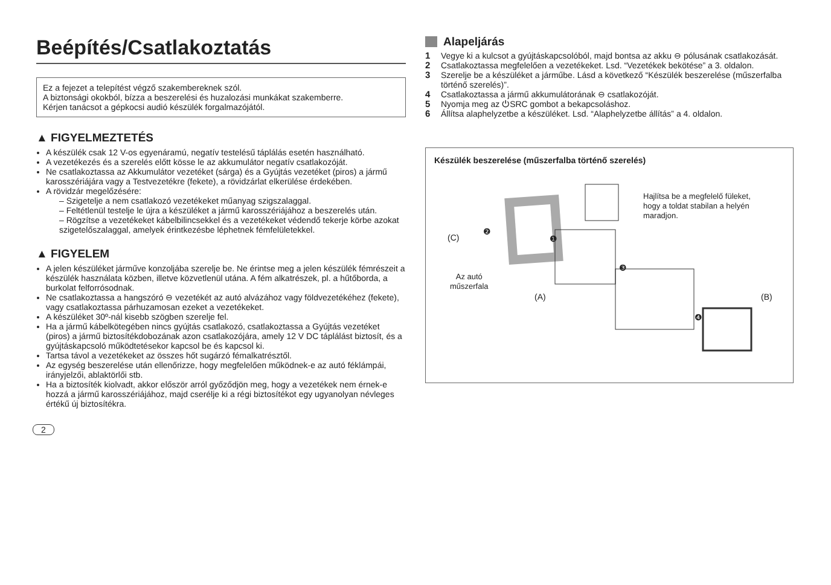Beépítés/Csatlakoztatás
Ez a fejezet a telepítést végző szakembereknek szól.
A biztonsági okokból, bízza a beszerelési és huzalozási munkákat szakemberre.
Kérjen tanácsot a gépkocsi audió készülék forgalmazójától.
▲ FIGYELMEZTETÉS
A készülék csak 12 V-os egyenáramú, negatív testelésű táplálás esetén használható.
A vezetékezés és a szerelés előtt kösse le az akkumulátor negatív csatlakozóját.
Ne csatlakoztassa az Akkumulátor vezetéket (sárga) és a Gyújtás vezetéket (piros) a jármű karosszériájára vagy a Testvezetékre (fekete), a rövidzárlat elkerülése érdekében.
A rövidzár megelőzésére:
– Szigetelje a nem csatlakozó vezetékeket műanyag szigszalaggal.
– Feltétlenül testelje le újra a készüléket a jármű karosszériájához a beszerelés után.
– Rögzítse a vezetékeket kábelbilincsekkel és a vezetékeket védendő tekerje körbe azokat szigetelőszalaggal, amelyek érintkezésbe léphetnek fémfelületekkel.
▲ FIGYELEM
A jelen készüléket járműve konzoljába szerelje be. Ne érintse meg a jelen készülék fémrészeit a készülék használata közben, illetve közvetlenül utána. A fém alkatrészek, pl. a hűtőborda, a burkolat felforrósodnak.
Ne csatlakoztassa a hangszóró ⊖ vezetékét az autó alvázához vagy földvezetékéhez (fekete), vagy csatlakoztassa párhuzamosan ezeket a vezetékeket.
A készüléket 30º-nál kisebb szögben szerelje fel.
Ha a jármű kábelkötegében nincs gyújtás csatlakozó, csatlakoztassa a Gyújtás vezetéket (piros) a jármű biztosítékdobozának azon csatlakozójára, amely 12 V DC táplálást biztosít, és a gyújtáskapcsoló működtetésekor kapcsol be és kapcsol ki.
Tartsa távol a vezetékeket az összes hőt sugárzó fémalkatrésztől.
Az egység beszerelése után ellenőrizze, hogy megfelelően működnek-e az autó féklámpái, irányjelzői, ablaktörlői stb.
Ha a biztosíték kiolvadt, akkor először arról győződjön meg, hogy a vezetékek nem érnek-e hozzá a jármű karosszériájához, majd cserélje ki a régi biztosítékot egy ugyanolyan névleges értékű új biztosítékra.
2
Alapeljárás
1 Vegye ki a kulcsot a gyújtáskapcsolóból, majd bontsa az akku ⊖ pólusának csatlakozását.
2 Csatlakoztassa megfelelően a vezetékeket. Lsd. “Vezetékek bekötése” a 3. oldalon.
3 Szerelje be a készüléket a járműbe. Lásd a következő “Készülék beszerelése (műszerfalba történő szerelés)”.
4 Csatlakoztassa a jármű akkumulátorának ⊖ csatlakozóját.
5 Nyomja meg az ⏻SRC gombot a bekapcsoláshoz.
6 Állítsa alaphelyzetbe a készüléket. Lsd. “Alaphelyzetbe állítás” a 4. oldalon.
Készülék beszerelése (műszerfalba történő szerelés)
Hajlítsa be a megfelelő füleket, hogy a toldat stabilan a helyén maradjon.
(C)
Az autó
műszerfala
(A) (B)
❷
❶
❸
❹